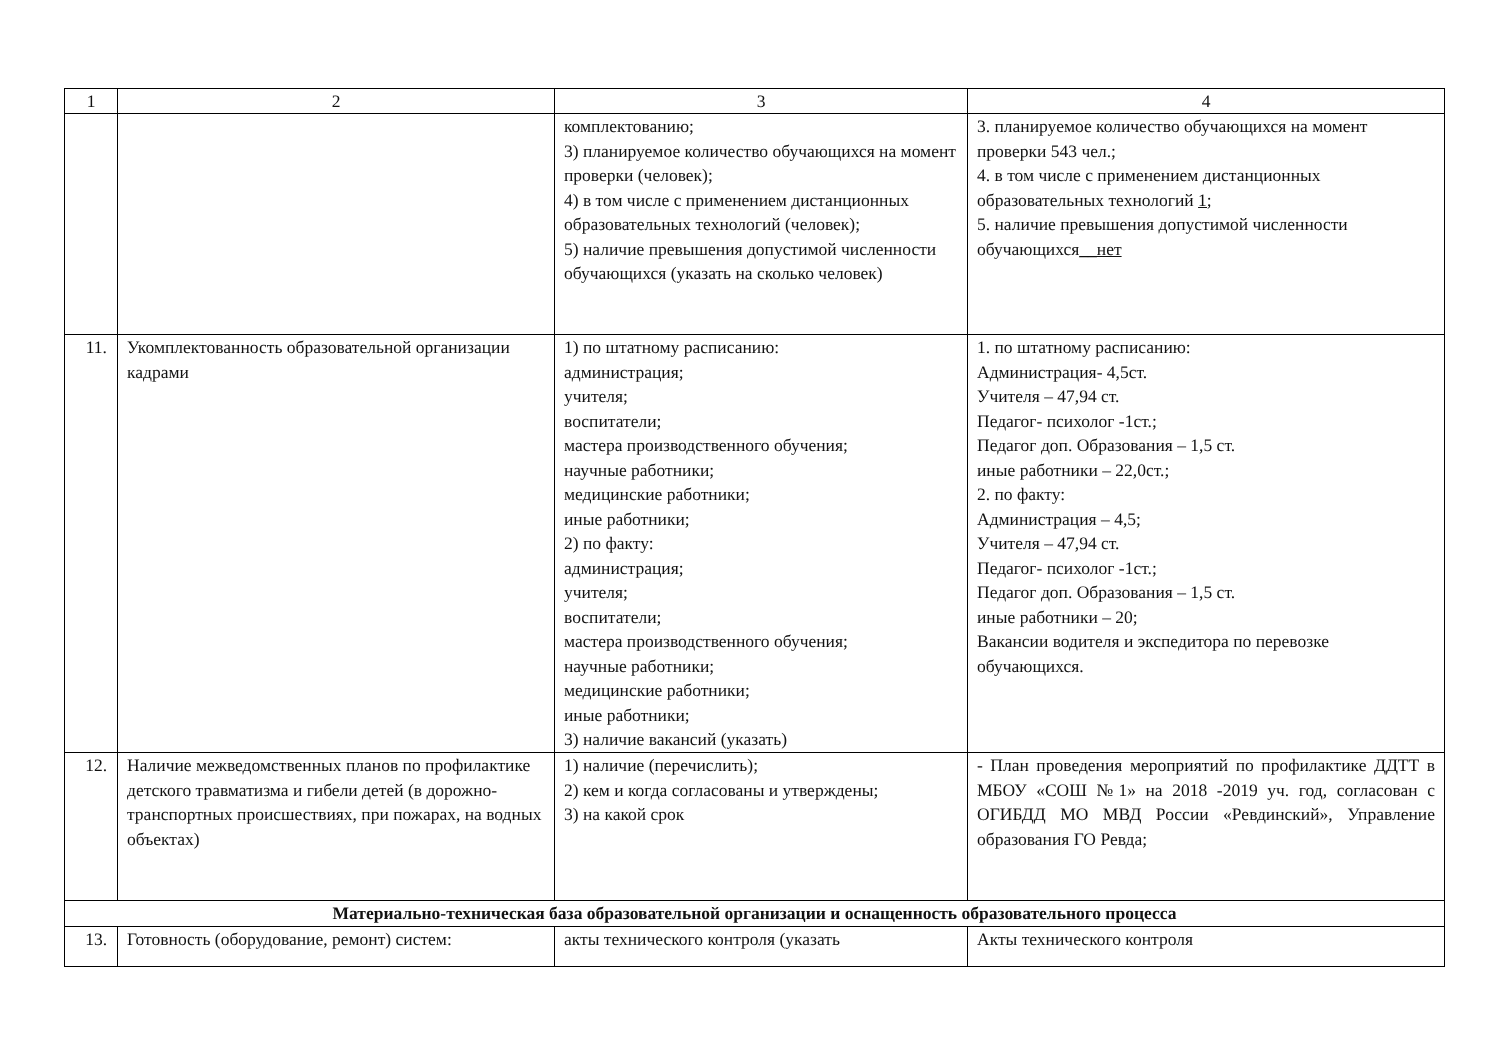| 1 | 2 | 3 | 4 |
| --- | --- | --- | --- |
| | | комплектованию; 3) планируемое количество обучающихся на момент проверки (человек); 4) в том числе с применением дистанционных образовательных технологий (человек); 5) наличие превышения допустимой численности обучающихся (указать на сколько человек) | 3. планируемое количество обучающихся на момент проверки 543 чел.; 4. в том числе с применением дистанционных образовательных технологий 1; 5. наличие превышения допустимой численности обучающихся __нет |
| 11. | Укомплектованность образовательной организации кадрами | 1) по штатному расписанию: администрация; учителя; воспитатели; мастера производственного обучения; научные работники; медицинские работники; иные работники; 2) по факту: администрация; учителя; воспитатели; мастера производственного обучения; научные работники; медицинские работники; иные работники; 3) наличие вакансий (указать) | 1. по штатному расписанию: Администрация- 4,5ст. Учителя – 47,94 ст. Педагог- психолог -1ст.; Педагог доп. Образования – 1,5 ст. иные работники – 22,0ст.; 2. по факту: Администрация – 4,5; Учителя – 47,94 ст. Педагог- психолог -1ст.; Педагог доп. Образования – 1,5 ст. иные работники – 20; Вакансии водителя и экспедитора по перевозке обучающихся. |
| 12. | Наличие межведомственных планов по профилактике детского травматизма и гибели детей (в дорожно-транспортных происшествиях, при пожарах, на водных объектах) | 1) наличие (перечислить); 2) кем и когда согласованы и утверждены; 3) на какой срок | - План проведения мероприятий по профилактике ДДТТ в МБОУ «СОШ №1» на 2018 -2019 уч. год, согласован с ОГИБДД МО МВД России «Ревдинский», Управление образования ГО Ревда; |
| Материально-техническая база образовательной организации и оснащенность образовательного процесса | | | |
| 13. | Готовность (оборудование, ремонт) систем: | акты технического контроля (указать | Акты технического контроля |